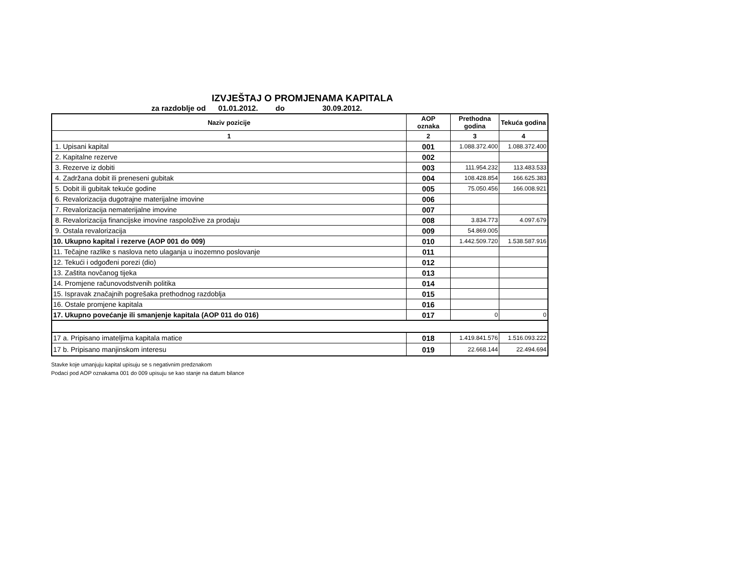IZVJEŠTAJ O PROMJENAMA KAPITALA
za razdoblje od 01.01.2012. do 30.09.2012.
| Naziv pozicije | AOP oznaka | Prethodna godina | Tekuća godina |
| --- | --- | --- | --- |
| 1 | 2 | 3 | 4 |
| 1. Upisani kapital | 001 | 1.088.372.400 | 1.088.372.400 |
| 2. Kapitalne rezerve | 002 | | |
| 3. Rezerve iz dobiti | 003 | 111.954.232 | 113.483.533 |
| 4. Zadržana dobit ili preneseni gubitak | 004 | 108.428.854 | 166.625.383 |
| 5. Dobit ili gubitak tekuće godine | 005 | 75.050.456 | 166.008.921 |
| 6. Revalorizacija dugotrajne materijalne imovine | 006 | | |
| 7. Revalorizacija nematerijalne imovine | 007 | | |
| 8. Revalorizacija financijske imovine raspoložive za prodaju | 008 | 3.834.773 | 4.097.679 |
| 9. Ostala revalorizacija | 009 | 54.869.005 | |
| 10. Ukupno kapital i rezerve (AOP 001 do 009) | 010 | 1.442.509.720 | 1.538.587.916 |
| 11. Tečajne razlike s naslova neto ulaganja u inozemno poslovanje | 011 | | |
| 12. Tekući i odgođeni porezi (dio) | 012 | | |
| 13. Zaštita novčanog tijeka | 013 | | |
| 14. Promjene računovodstvenih politika | 014 | | |
| 15. Ispravak značajnih pogrešaka prethodnog razdoblja | 015 | | |
| 16. Ostale promjene kapitala | 016 | | |
| 17. Ukupno povećanje ili smanjenje kapitala (AOP 011 do 016) | 017 | 0 | 0 |
| 17 a. Pripisano imateljima kapitala matice | 018 | 1.419.841.576 | 1.516.093.222 |
| 17 b. Pripisano manjinskom interesu | 019 | 22.668.144 | 22.494.694 |
Stavke koje umanjuju kapital upisuju se s negativnim predznakom
Podaci pod AOP oznakama 001 do 009 upisuju se kao stanje na datum bilance